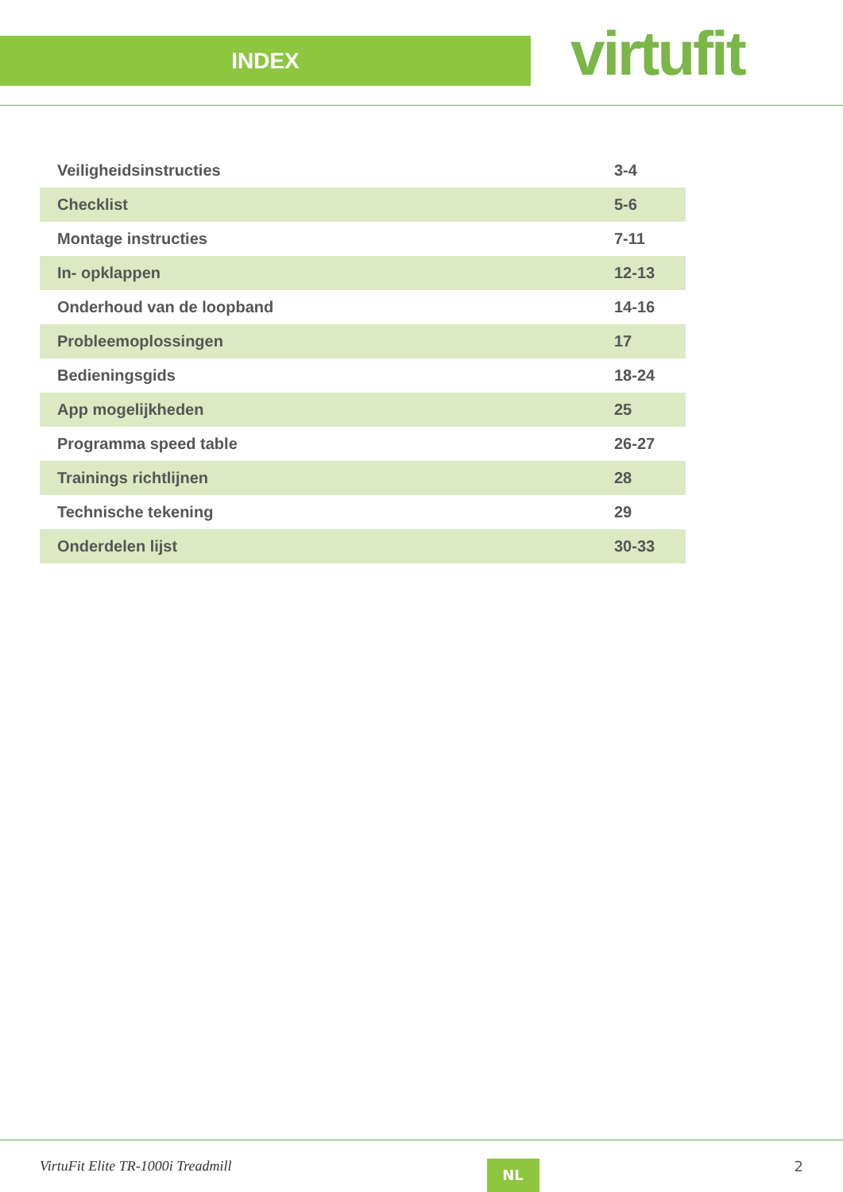INDEX
virtufit
| Veiligheidsinstructies | 3-4 |
| Checklist | 5-6 |
| Montage instructies | 7-11 |
| In- opklappen | 12-13 |
| Onderhoud van de loopband | 14-16 |
| Probleemoplossingen | 17 |
| Bedieningsgids | 18-24 |
| App mogelijkheden | 25 |
| Programma speed table | 26-27 |
| Trainings richtlijnen | 28 |
| Technische tekening | 29 |
| Onderdelen lijst | 30-33 |
VirtuFit Elite TR-1000i Treadmill NL 2